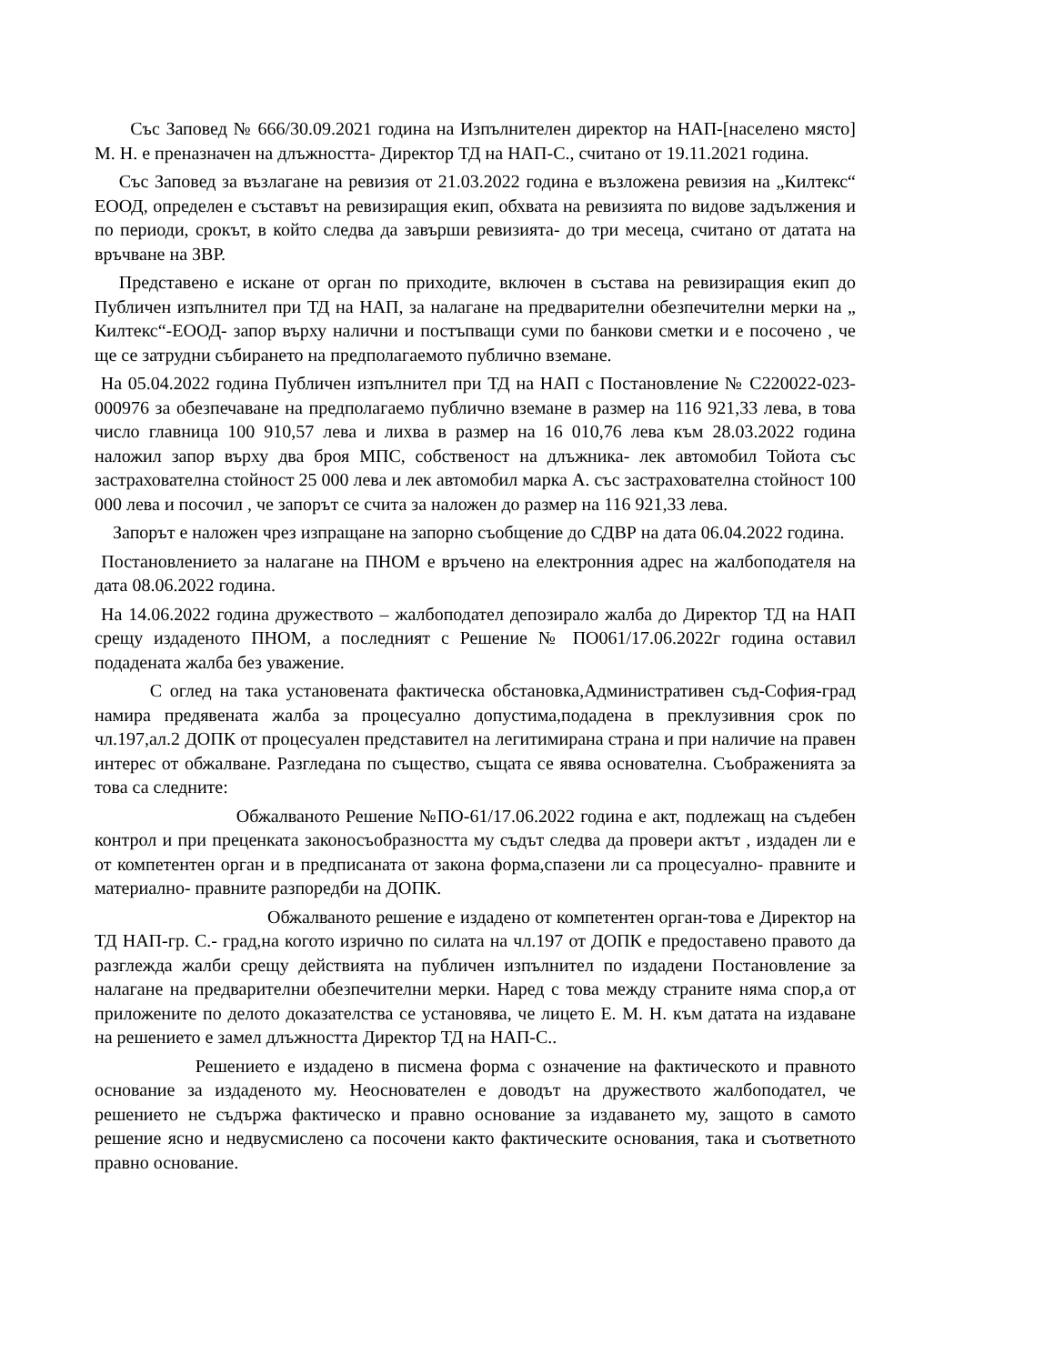Със Заповед № 666/30.09.2021 година на Изпълнителен директор на НАП-[населено място] М. Н. е преназначен на длъжността- Директор ТД на НАП-С., считано от 19.11.2021 година.
Със Заповед за възлагане на ревизия от 21.03.2022 година е възложена ревизия на „Килтекс“ ЕООД, определен е съставът на ревизиращия екип, обхвата на ревизията по видове задължения и по периоди, срокът, в който следва да завърши ревизията- до три месеца, считано от датата на връчване на ЗВР.
Представено е искане от орган по приходите, включен в състава на ревизиращия екип до Публичен изпълнител при ТД на НАП, за налагане на предварителни обезпечителни мерки на „ Килтекс“-ЕООД- запор върху налични и постъпващи суми по банкови сметки и е посочено , че ще се затрудни събирането на предполагаемото публично вземане.
На 05.04.2022 година Публичен изпълнител при ТД на НАП с Постановление № С220022-023-000976 за обезпечаване на предполагаемо публично вземане в размер на 116 921,33 лева, в това число главница 100 910,57 лева и лихва в размер на 16 010,76 лева към 28.03.2022 година наложил запор върху два броя МПС, собственост на длъжника- лек автомобил Тойота със застрахователна стойност 25 000 лева и лек автомобил марка А. със застрахователна стойност 100 000 лева и посочил , че запорът се счита за наложен до размер на 116 921,33 лева.
Запорът е наложен чрез изпращане на запорно съобщение до СДВР на дата 06.04.2022 година.
Постановлението за налагане на ПНОМ е връчено на електронния адрес на жалбоподателя на дата 08.06.2022 година.
На 14.06.2022 година дружеството – жалбоподател депозирало жалба до Директор ТД на НАП срещу издаденото ПНОМ, а последният с Решение № ПО061/17.06.2022г година оставил подадената жалба без уважение.
С оглед на така установената фактическа обстановка,Административен съд-София-град намира предявената жалба за процесуално допустима,подадена в преклузивния срок по чл.197,ал.2 ДОПК от процесуален представител на легитимирана страна и при наличие на правен интерес от обжалване. Разгледана по същество, същата се явява основателна. Съображенията за това са следните:
Обжалваното Решение №ПО-61/17.06.2022 година е акт, подлежащ на съдебен контрол и при преценката законосъобразността му съдът следва да провери актът , издаден ли е от компетентен орган и в предписаната от закона форма,спазени ли са процесуално- правните и материално- правните разпоредби на ДОПК.
Обжалваното решение е издадено от компетентен орган-това е Директор на ТД НАП-гр. С.- град,на когото изрично по силата на чл.197 от ДОПК е предоставено правото да разглежда жалби срещу действията на публичен изпълнител по издадени Постановление за налагане на предварителни обезпечителни мерки. Наред с това между страните няма спор,а от приложените по делото доказателства се установява, че лицето Е. М. Н. към датата на издаване на решението е замел длъжността Директор ТД на НАП-С..
Решението е издадено в писмена форма с означение на фактическото и правното основание за издаденото му. Неоснователен е доводът на дружеството жалбоподател, че решението не съдържа фактическо и правно основание за издаването му, защото в самото решение ясно и недвусмислено са посочени както фактическите основания, така и съответното правно основание.